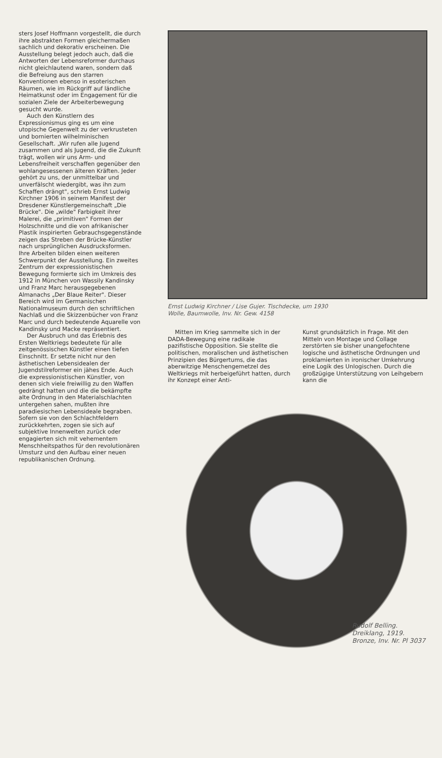sters Josef Hoffmann vorgestellt, die durch ihre abstrakten Formen gleichermaßen sachlich und dekorativ erscheinen. Die Ausstellung belegt jedoch auch, daß die Antworten der Lebensreformer durchaus nicht gleichlautend waren, sondern daß die Befreiung aus den starren Konventionen ebenso in esoterischen Räumen, wie im Rückgriff auf ländliche Heimatkunst oder im Engagement für die sozialen Ziele der Arbeiterbewegung gesucht wurde.
Auch den Künstlern des Expressionismus ging es um eine utopische Gegenwelt zu der verkrusteten und bornierten wilhelminischen Gesellschaft. „Wir rufen alle Jugend zusammen und als Jugend, die die Zukunft trägt, wollen wir uns Arm- und Lebensfreiheit verschaffen gegenüber den wohlangesessenen älteren Kräften. Jeder gehört zu uns, der unmittelbar und unverfälscht wiedergibt, was ihn zum Schaffen drängt", schrieb Ernst Ludwig Kirchner 1906 in seinem Manifest der Dresdener Künstlergemeinschaft „Die Brücke". Die „wilde" Farbigkeit ihrer Malerei, die „primitiven" Formen der Holzschnitte und die von afrikanischer Plastik inspirierten Gebrauchsgegenstände zeigen das Streben der Brücke-Künstler nach ursprünglichen Ausdrucksformen. Ihre Arbeiten bilden einen weiteren Schwerpunkt der Ausstellung. Ein zweites Zentrum der expressionistischen Bewegung formierte sich im Umkreis des 1912 in München von Wassily Kandinsky und Franz Marc herausgegebenen Almanachs „Der Blaue Reiter". Dieser Bereich wird im Germanischen Nationalmuseum durch den schriftlichen Nachlaß und die Skizzenbücher von Franz Marc und durch bedeutende Aquarelle von Kandinsky und Macke repräsentiert.
Der Ausbruch und das Erlebnis des Ersten Weltkriegs bedeutete für alle zeitgenössischen Künstler einen tiefen Einschnitt. Er setzte nicht nur den ästhetischen Lebensidealen der Jugendstilreformer ein jähes Ende. Auch die expressionistischen Künstler, von denen sich viele freiwillig zu den Waffen gedrängt hatten und die die bekämpfte alte Ordnung in den Materialschlachten untergehen sahen, mußten ihre paradiesischen Lebensideale begraben. Sofern sie von den Schlachtfeldern zurückkehrten, zogen sie sich auf subjektive Innenwelten zurück oder engagierten sich mit vehementem Menschheitspathos für den revolutionären Umsturz und den Aufbau einer neuen republikanischen Ordnung.
Ernst Ludwig Kirchner / Lise Gujer. Tischdecke, um 1930
Wolle, Baumwolle, Inv. Nr. Gew. 4158
Mitten im Krieg sammelte sich in der DADA-Bewegung eine radikale pazifistische Opposition. Sie stellte die politischen, moralischen und ästhetischen Prinzipien des Bürgertums, die das aberwitzige Menschengemetzel des Weltkriegs mit herbeigeführt hatten, durch ihr Konzept einer Anti-
Kunst grundsätzlich in Frage. Mit den Mitteln von Montage und Collage zerstörten sie bisher unangefochtene logische und ästhetische Ordnungen und proklamierten in ironischer Umkehrung eine Logik des Unlogischen. Durch die großzügige Unterstützung von Leihgebern kann die
Rudolf Belling.
Dreiklang, 1919.
Bronze, Inv. Nr. Pl 3037